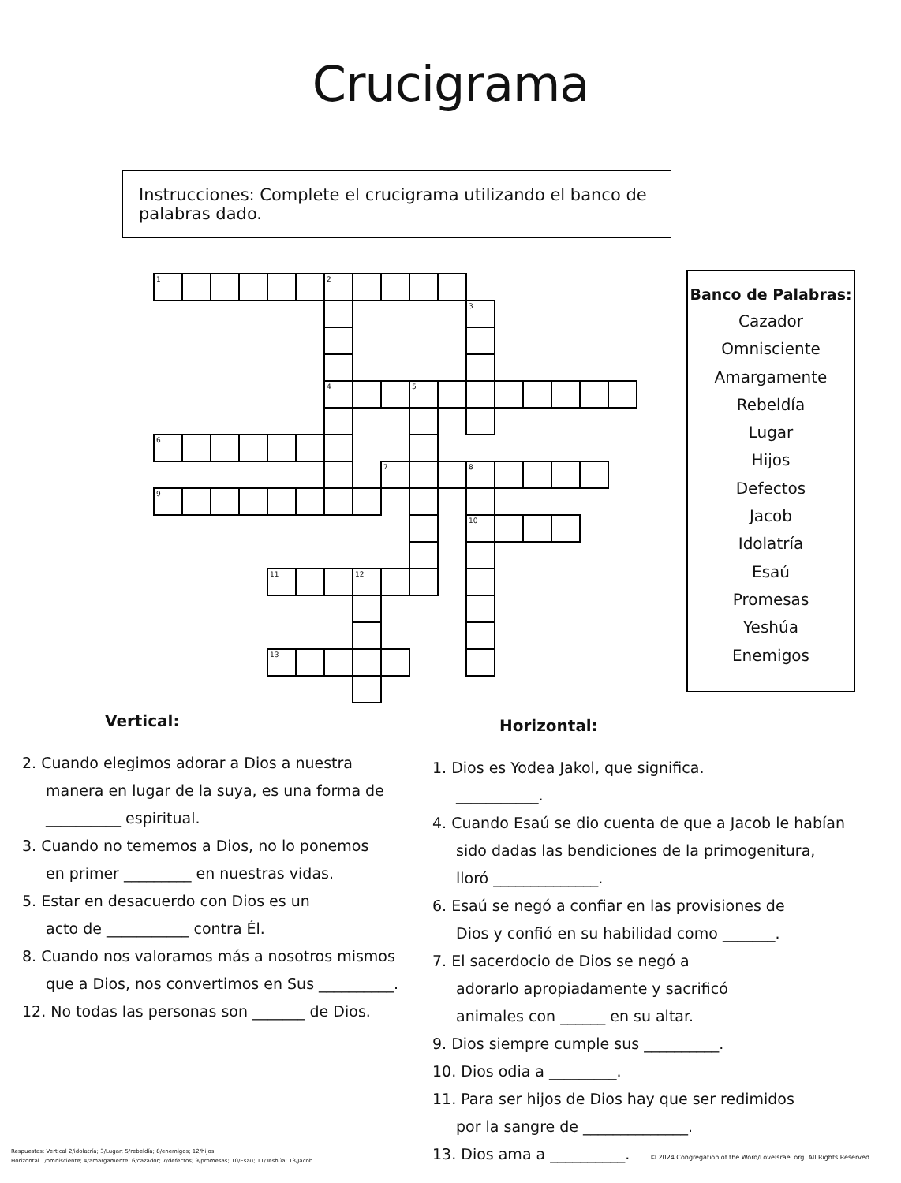Crucigrama
Instrucciones: Complete el crucigrama utilizando el banco de palabras dado.
| 1 | | | | | | 2 | | | | | | | | | | |
| | | | | | | | | | | | 3 | | | | | |
| | | | | | | 4 | | | 5 | | | | | | | |
| 6 | | | | | | | | | | | | | | | | |
| | | | | | | | | 7 | | | 8 | | | | | |
| 9 | | | | | | | | | | | | | | | | |
| | | | | | | | | | | | 10 | | | | | |
| | | | | 11 | | | 12 | | | | | | | | | |
| | | | | 13 | | | | | | | | | | | | |
Banco de Palabras:
Cazador
Omnisciente
Amargamente
Rebeldía
Lugar
Hijos
Defectos
Jacob
Idolatría
Esaú
Promesas
Yeshúa
Enemigos
Vertical:
2. Cuando elegimos adorar a Dios a nuestra
manera en lugar de la suya, es una forma de
__________ espiritual.
3. Cuando no tememos a Dios, no lo ponemos
en primer _________ en nuestras vidas.
5. Estar en desacuerdo con Dios es un
acto de ___________ contra Él.
8. Cuando nos valoramos más a nosotros mismos
que a Dios, nos convertimos en Sus __________.
12. No todas las personas son _______ de Dios.
Horizontal:
1. Dios es Yodea Jakol, que significa.
___________.
4. Cuando Esaú se dio cuenta de que a Jacob le habían
sido dadas las bendiciones de la primogenitura,
lloró ______________.
6. Esaú se negó a confiar en las provisiones de
Dios y confió en su habilidad como _______.
7. El sacerdocio de Dios se negó a
adorarlo apropiadamente y sacrificó
animales con ______ en su altar.
9. Dios siempre cumple sus __________.
10. Dios odia a _________.
11. Para ser hijos de Dios hay que ser redimidos
por la sangre de ______________.
13. Dios ama a __________.
Respuestas: Vertical 2/idolatría; 3/Lugar; 5/rebeldía; 8/enemigos; 12/hijos
Horizontal 1/omnisciente; 4/amargamente; 6/cazador; 7/defectos; 9/promesas; 10/Esaú; 11/Yeshúa; 13/Jacob
© 2024 Congregation of the Word/LoveIsrael.org. All Rights Reserved